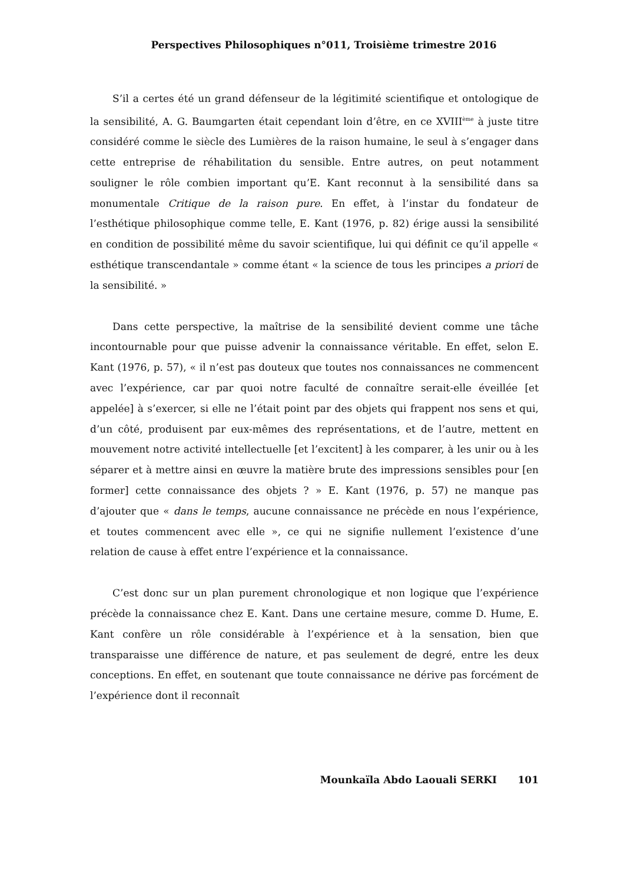Perspectives Philosophiques n°011, Troisième trimestre 2016
S’il a certes été un grand défenseur de la légitimité scientifique et ontologique de la sensibilité, A. G. Baumgarten était cependant loin d’être, en ce XVIII<sup>ème</sup> à juste titre considéré comme le siècle des Lumières de la raison humaine, le seul à s’engager dans cette entreprise de réhabilitation du sensible. Entre autres, on peut notamment souligner le rôle combien important qu’E. Kant reconnut à la sensibilité dans sa monumentale Critique de la raison pure. En effet, à l’instar du fondateur de l’esthétique philosophique comme telle, E. Kant (1976, p. 82) érige aussi la sensibilité en condition de possibilité même du savoir scientifique, lui qui définit ce qu’il appelle « esthétique transcendantale » comme étant « la science de tous les principes a priori de la sensibilité. »
Dans cette perspective, la maîtrise de la sensibilité devient comme une tâche incontournable pour que puisse advenir la connaissance véritable. En effet, selon E. Kant (1976, p. 57), « il n’est pas douteux que toutes nos connaissances ne commencent avec l’expérience, car par quoi notre faculté de connaître serait-elle éveillée [et appelée] à s’exercer, si elle ne l’était point par des objets qui frappent nos sens et qui, d’un côté, produisent par eux-mêmes des représentations, et de l’autre, mettent en mouvement notre activité intellectuelle [et l’excitent] à les comparer, à les unir ou à les séparer et à mettre ainsi en œuvre la matière brute des impressions sensibles pour [en former] cette connaissance des objets ? » E. Kant (1976, p. 57) ne manque pas d’ajouter que « dans le temps, aucune connaissance ne précède en nous l’expérience, et toutes commencent avec elle », ce qui ne signifie nullement l’existence d’une relation de cause à effet entre l’expérience et la connaissance.
C’est donc sur un plan purement chronologique et non logique que l’expérience précède la connaissance chez E. Kant. Dans une certaine mesure, comme D. Hume, E. Kant confère un rôle considérable à l’expérience et à la sensation, bien que transparaisse une différence de nature, et pas seulement de degré, entre les deux conceptions. En effet, en soutenant que toute connaissance ne dérive pas forcément de l’expérience dont il reconnaît
Mounkaïla Abdo Laouali SERKI 101